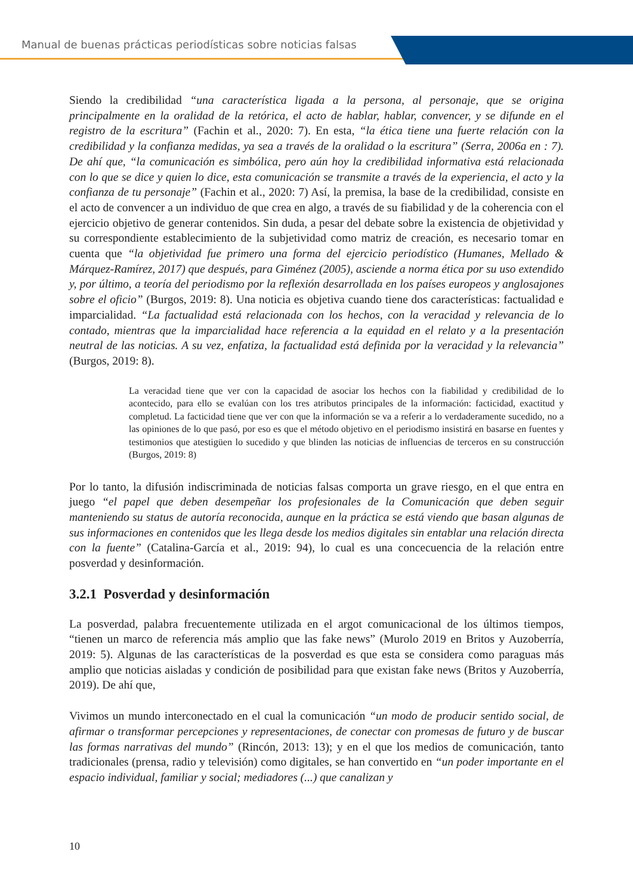Manual de buenas prácticas periodísticas sobre noticias falsas
Siendo la credibilidad “una característica ligada a la persona, al personaje, que se origina principalmente en la oralidad de la retórica, el acto de hablar, hablar, convencer, y se difunde en el registro de la escritura” (Fachin et al., 2020: 7). En esta, “la ética tiene una fuerte relación con la credibilidad y la confianza medidas, ya sea a través de la oralidad o la escritura” (Serra, 2006a en : 7). De ahí que, “la comunicación es simbólica, pero aún hoy la credibilidad informativa está relacionada con lo que se dice y quien lo dice, esta comunicación se transmite a través de la experiencia, el acto y la confianza de tu personaje” (Fachin et al., 2020: 7) Así, la premisa, la base de la credibilidad, consiste en el acto de convencer a un individuo de que crea en algo, a través de su fiabilidad y de la coherencia con el ejercicio objetivo de generar contenidos. Sin duda, a pesar del debate sobre la existencia de objetividad y su correspondiente establecimiento de la subjetividad como matriz de creación, es necesario tomar en cuenta que “la objetividad fue primero una forma del ejercicio periodístico (Humanes, Mellado & Márquez-Ramírez, 2017) que después, para Giménez (2005), asciende a norma ética por su uso extendido y, por último, a teoría del periodismo por la reflexión desarrollada en los países europeos y anglosajones sobre el oficio” (Burgos, 2019: 8). Una noticia es objetiva cuando tiene dos características: factualidad e imparcialidad. “La factualidad está relacionada con los hechos, con la veracidad y relevancia de lo contado, mientras que la imparcialidad hace referencia a la equidad en el relato y a la presentación neutral de las noticias. A su vez, enfatiza, la factualidad está definida por la veracidad y la relevancia” (Burgos, 2019: 8).
La veracidad tiene que ver con la capacidad de asociar los hechos con la fiabilidad y credibilidad de lo acontecido, para ello se evalúan con los tres atributos principales de la información: facticidad, exactitud y completud. La facticidad tiene que ver con que la información se va a referir a lo verdaderamente sucedido, no a las opiniones de lo que pasó, por eso es que el método objetivo en el periodismo insistirá en basarse en fuentes y testimonios que atestigüen lo sucedido y que blinden las noticias de influencias de terceros en su construcción (Burgos, 2019: 8)
Por lo tanto, la difusión indiscriminada de noticias falsas comporta un grave riesgo, en el que entra en juego “el papel que deben desempeñar los profesionales de la Comunicación que deben seguir manteniendo su status de autoría reconocida, aunque en la práctica se está viendo que basan algunas de sus informaciones en contenidos que les llega desde los medios digitales sin entablar una relación directa con la fuente” (Catalina-García et al., 2019: 94), lo cual es una concecuencia de la relación entre posverdad y desinformación.
3.2.1 Posverdad y desinformación
La posverdad, palabra frecuentemente utilizada en el argot comunicacional de los últimos tiempos, “tienen un marco de referencia más amplio que las fake news” (Murolo 2019 en Britos y Auzoberría, 2019: 5). Algunas de las características de la posverdad es que esta se considera como paraguas más amplio que noticias aisladas y condición de posibilidad para que existan fake news (Britos y Auzoberría, 2019). De ahí que,
Vivimos un mundo interconectado en el cual la comunicación “un modo de producir sentido social, de afirmar o transformar percepciones y representaciones, de conectar con promesas de futuro y de buscar las formas narrativas del mundo” (Rincón, 2013: 13); y en el que los medios de comunicación, tanto tradicionales (prensa, radio y televisión) como digitales, se han convertido en “un poder importante en el espacio individual, familiar y social; mediadores (...) que canalizan y
10